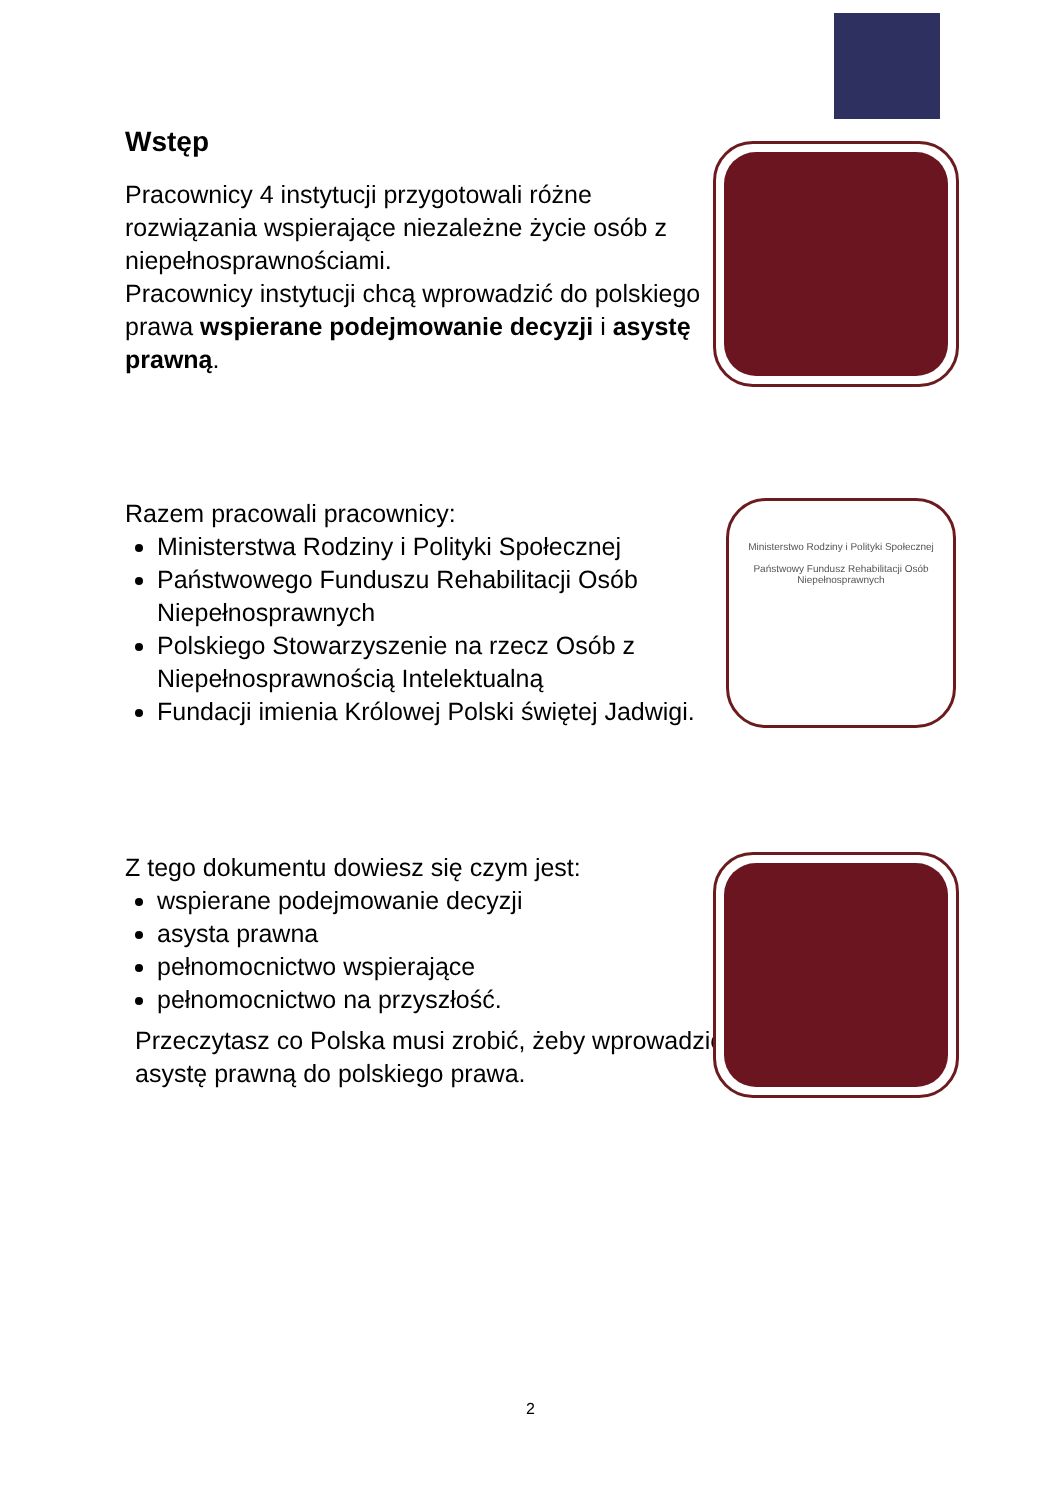Wstęp
Pracownicy 4 instytucji przygotowali różne rozwiązania wspierające niezależne życie osób z niepełnosprawnościami.
Pracownicy instytucji chcą wprowadzić do polskiego prawa wspierane podejmowanie decyzji i asystę prawną.
Razem pracowali pracownicy:
Ministerstwa Rodziny i Polityki Społecznej
Państwowego Funduszu Rehabilitacji Osób Niepełnosprawnych
Polskiego Stowarzyszenie na rzecz Osób z Niepełnosprawnością Intelektualną
Fundacji imienia Królowej Polski świętej Jadwigi.
Ministerstwo Rodziny i Polityki Społecznej
Państwowy Fundusz Rehabilitacji Osób Niepełnosprawnych
Z tego dokumentu dowiesz się czym jest:
wspierane podejmowanie decyzji
asysta prawna
pełnomocnictwo wspierające
pełnomocnictwo na przyszłość.
Przeczytasz co Polska musi zrobić, żeby wprowadzić asystę prawną do polskiego prawa.
2